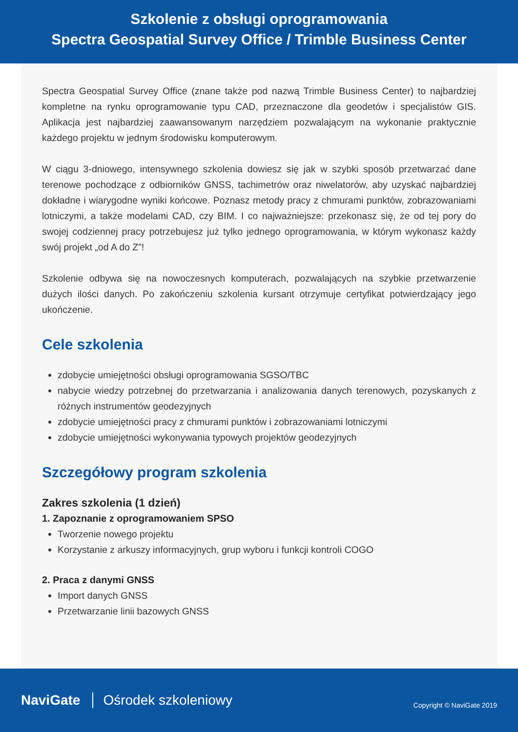Szkolenie z obsługi oprogramowania
Spectra Geospatial Survey Office / Trimble Business Center
Spectra Geospatial Survey Office (znane także pod nazwą Trimble Business Center) to najbardziej kompletne na rynku oprogramowanie typu CAD, przeznaczone dla geodetów i specjalistów GIS. Aplikacja jest najbardziej zaawansowanym narzędziem pozwalającym na wykonanie praktycznie każdego projektu w jednym środowisku komputerowym.
W ciągu 3-dniowego, intensywnego szkolenia dowiesz się jak w szybki sposób przetwarzać dane terenowe pochodzące z odbiorników GNSS, tachimetrów oraz niwelatorów, aby uzyskać najbardziej dokładne i wiarygodne wyniki końcowe. Poznasz metody pracy z chmurami punktów, zobrazowaniami lotniczymi, a także modelami CAD, czy BIM. I co najważniejsze: przekonasz się, że od tej pory do swojej codziennej pracy potrzebujesz już tylko jednego oprogramowania, w którym wykonasz każdy swój projekt „od A do Z”!
Szkolenie odbywa się na nowoczesnych komputerach, pozwalających na szybkie przetwarzenie dużych ilości danych. Po zakończeniu szkolenia kursant otrzymuje certyfikat potwierdzający jego ukończenie.
Cele szkolenia
zdobycie umiejętności obsługi oprogramowania SGSO/TBC
nabycie wiedzy potrzebnej do przetwarzania i analizowania danych terenowych, pozyskanych z różnych instrumentów geodezyjnych
zdobycie umiejętności pracy z chmurami punktów i zobrazowaniami lotniczymi
zdobycie umiejętności wykonywania typowych projektów geodezyjnych
Szczegółowy program szkolenia
Zakres szkolenia (1 dzień)
1. Zapoznanie z oprogramowaniem SPSO
Tworzenie nowego projektu
Korzystanie z arkuszy informacyjnych, grup wyboru i funkcji kontroli COGO
2. Praca z danymi GNSS
Import danych GNSS
Przetwarzanie linii bazowych GNSS
NaviGate Ośrodek szkoleniowy Copyright © NaviGate 2019